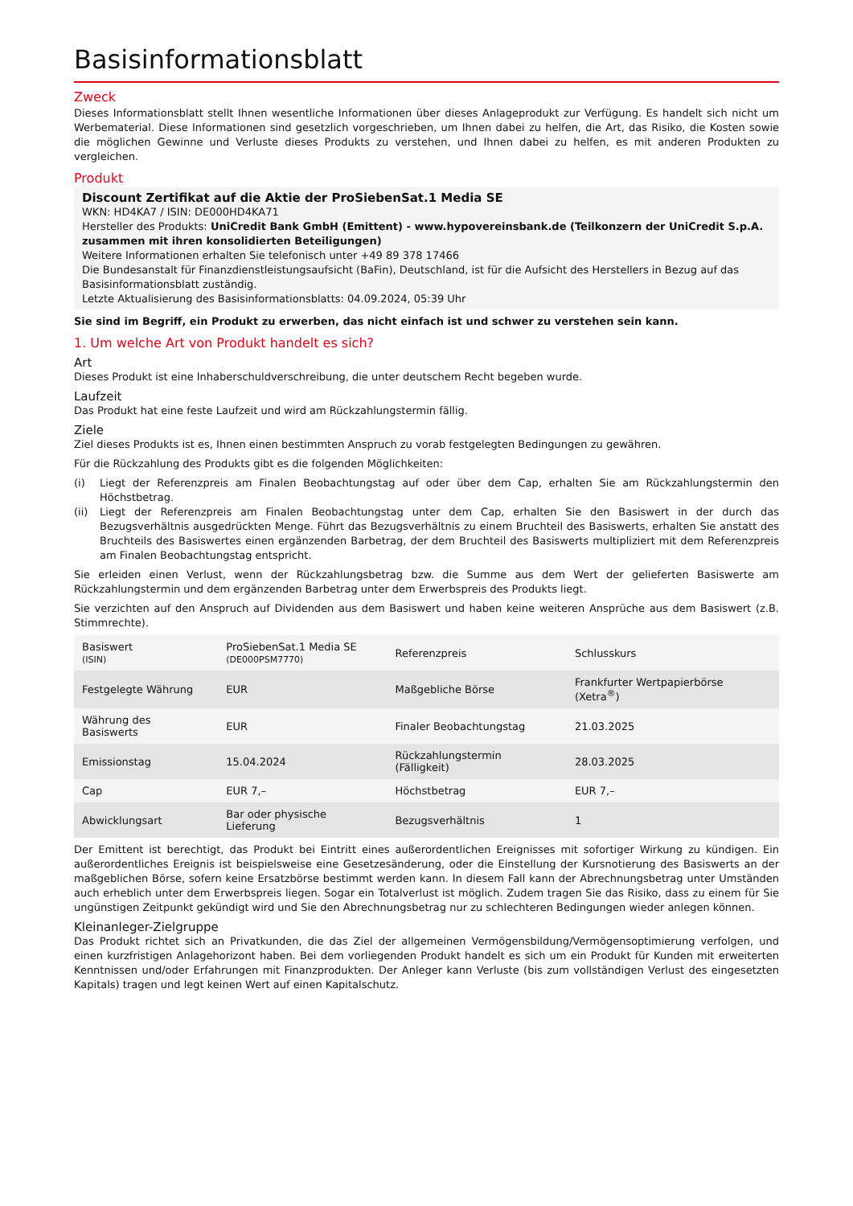Basisinformationsblatt
Zweck
Dieses Informationsblatt stellt Ihnen wesentliche Informationen über dieses Anlageprodukt zur Verfügung. Es handelt sich nicht um Werbematerial. Diese Informationen sind gesetzlich vorgeschrieben, um Ihnen dabei zu helfen, die Art, das Risiko, die Kosten sowie die möglichen Gewinne und Verluste dieses Produkts zu verstehen, und Ihnen dabei zu helfen, es mit anderen Produkten zu vergleichen.
Produkt
Discount Zertifikat auf die Aktie der ProSiebenSat.1 Media SE
WKN: HD4KA7 / ISIN: DE000HD4KA71
Hersteller des Produkts: UniCredit Bank GmbH (Emittent) - www.hypovereinsbank.de (Teilkonzern der UniCredit S.p.A. zusammen mit ihren konsolidierten Beteiligungen)
Weitere Informationen erhalten Sie telefonisch unter +49 89 378 17466
Die Bundesanstalt für Finanzdienstleistungsaufsicht (BaFin), Deutschland, ist für die Aufsicht des Herstellers in Bezug auf das Basisinformationsblatt zuständig.
Letzte Aktualisierung des Basisinformationsblatts: 04.09.2024, 05:39 Uhr
Sie sind im Begriff, ein Produkt zu erwerben, das nicht einfach ist und schwer zu verstehen sein kann.
1. Um welche Art von Produkt handelt es sich?
Art
Dieses Produkt ist eine Inhaberschuldverschreibung, die unter deutschem Recht begeben wurde.
Laufzeit
Das Produkt hat eine feste Laufzeit und wird am Rückzahlungstermin fällig.
Ziele
Ziel dieses Produkts ist es, Ihnen einen bestimmten Anspruch zu vorab festgelegten Bedingungen zu gewähren.
Für die Rückzahlung des Produkts gibt es die folgenden Möglichkeiten:
(i) Liegt der Referenzpreis am Finalen Beobachtungstag auf oder über dem Cap, erhalten Sie am Rückzahlungstermin den Höchstbetrag.
(ii) Liegt der Referenzpreis am Finalen Beobachtungstag unter dem Cap, erhalten Sie den Basiswert in der durch das Bezugsverhältnis ausgedrückten Menge. Führt das Bezugsverhältnis zu einem Bruchteil des Basiswerts, erhalten Sie anstatt des Bruchteils des Basiswertes einen ergänzenden Barbetrag, der dem Bruchteil des Basiswerts multipliziert mit dem Referenzpreis am Finalen Beobachtungstag entspricht.
Sie erleiden einen Verlust, wenn der Rückzahlungsbetrag bzw. die Summe aus dem Wert der gelieferten Basiswerte am Rückzahlungstermin und dem ergänzenden Barbetrag unter dem Erwerbspreis des Produkts liegt.
Sie verzichten auf den Anspruch auf Dividenden aus dem Basiswert und haben keine weiteren Ansprüche aus dem Basiswert (z.B. Stimmrechte).
| Basiswert (ISIN) | ProSiebenSat.1 Media SE (DE000PSM7770) | Referenzpreis | Schlusskurs |
| Festgelegte Währung | EUR | Maßgebliche Börse | Frankfurter Wertpapierbörse (Xetra<sup>®</sup>) |
| Währung des Basiswerts | EUR | Finaler Beobachtungstag | 21.03.2025 |
| Emissionstag | 15.04.2024 | Rückzahlungstermin (Fälligkeit) | 28.03.2025 |
| Cap | EUR 7,– | Höchstbetrag | EUR 7,– |
| Abwicklungsart | Bar oder physische Lieferung | Bezugsverhältnis | 1 |
Der Emittent ist berechtigt, das Produkt bei Eintritt eines außerordentlichen Ereignisses mit sofortiger Wirkung zu kündigen. Ein außerordentliches Ereignis ist beispielsweise eine Gesetzesänderung, oder die Einstellung der Kursnotierung des Basiswerts an der maßgeblichen Börse, sofern keine Ersatzbörse bestimmt werden kann. In diesem Fall kann der Abrechnungsbetrag unter Umständen auch erheblich unter dem Erwerbspreis liegen. Sogar ein Totalverlust ist möglich. Zudem tragen Sie das Risiko, dass zu einem für Sie ungünstigen Zeitpunkt gekündigt wird und Sie den Abrechnungsbetrag nur zu schlechteren Bedingungen wieder anlegen können.
Kleinanleger-Zielgruppe
Das Produkt richtet sich an Privatkunden, die das Ziel der allgemeinen Vermögensbildung/Vermögensoptimierung verfolgen, und einen kurzfristigen Anlagehorizont haben. Bei dem vorliegenden Produkt handelt es sich um ein Produkt für Kunden mit erweiterten Kenntnissen und/oder Erfahrungen mit Finanzprodukten. Der Anleger kann Verluste (bis zum vollständigen Verlust des eingesetzten Kapitals) tragen und legt keinen Wert auf einen Kapitalschutz.